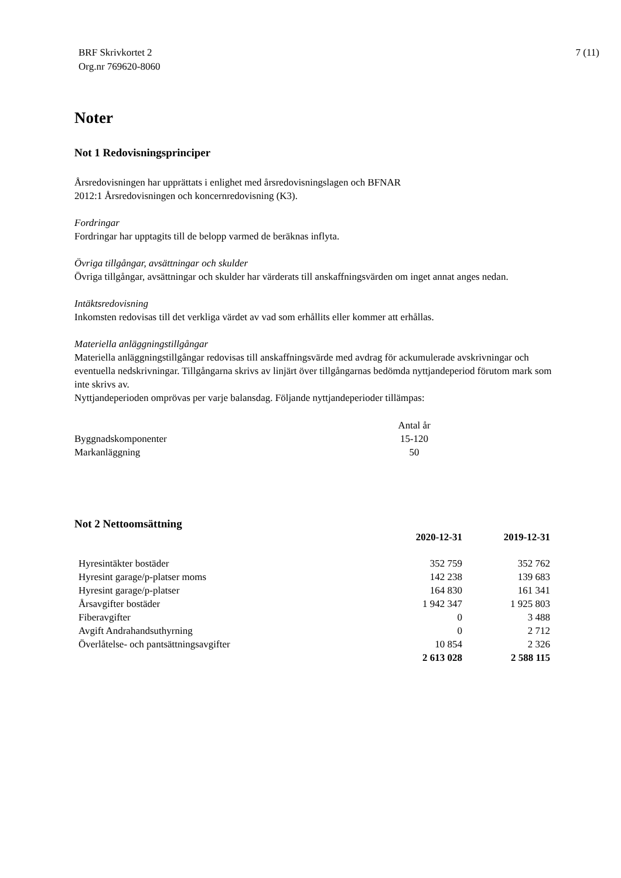BRF Skrivkortet 2
Org.nr 769620-8060
7 (11)
Noter
Not 1 Redovisningsprinciper
Årsredovisningen har upprättats i enlighet med årsredovisningslagen och BFNAR
2012:1 Årsredovisningen och koncernredovisning (K3).
Fordringar
Fordringar har upptagits till de belopp varmed de beräknas inflyta.
Övriga tillgångar, avsättningar och skulder
Övriga tillgångar, avsättningar och skulder har värderats till anskaffningsvärden om inget annat anges nedan.
Intäktsredovisning
Inkomsten redovisas till det verkliga värdet av vad som erhållits eller kommer att erhållas.
Materiella anläggningstillgångar
Materiella anläggningstillgångar redovisas till anskaffningsvärde med avdrag för ackumulerade avskrivningar och eventuella nedskrivningar. Tillgångarna skrivs av linjärt över tillgångarnas bedömda nyttjandeperiod förutom mark som inte skrivs av.
Nyttjandeperioden omprövas per varje balansdag. Följande nyttjandeperioder tillämpas:
| | Antal år |
| Byggnadskomponenter | 15-120 |
| Markanläggning | 50 |
Not 2 Nettoomsättning
| | 2020-12-31 | 2019-12-31 |
| --- | --- | --- |
| Hyresintäkter bostäder | 352 759 | 352 762 |
| Hyresint garage/p-platser moms | 142 238 | 139 683 |
| Hyresint garage/p-platser | 164 830 | 161 341 |
| Årsavgifter bostäder | 1 942 347 | 1 925 803 |
| Fiberavgifter | 0 | 3 488 |
| Avgift Andrahandsuthyrning | 0 | 2 712 |
| Överlåtelse- och pantsättningsavgifter | 10 854 | 2 326 |
| | 2 613 028 | 2 588 115 |